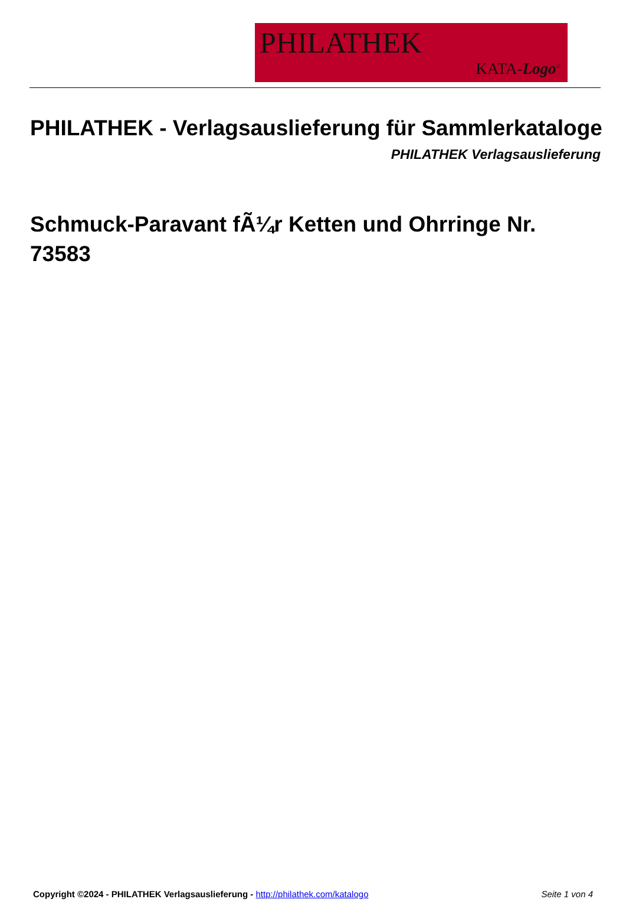PHILATHEK
KATA-Logo<sup>©</sup>
PHILATHEK - Verlagsauslieferung für Sammlerkataloge
PHILATHEK Verlagsauslieferung
Schmuck-Paravant fÃ¼r Ketten und Ohrringe Nr. 73583
Copyright ©2024 - PHILATHEK Verlagsauslieferung - http://philathek.com/katalogo Seite 1 von 4